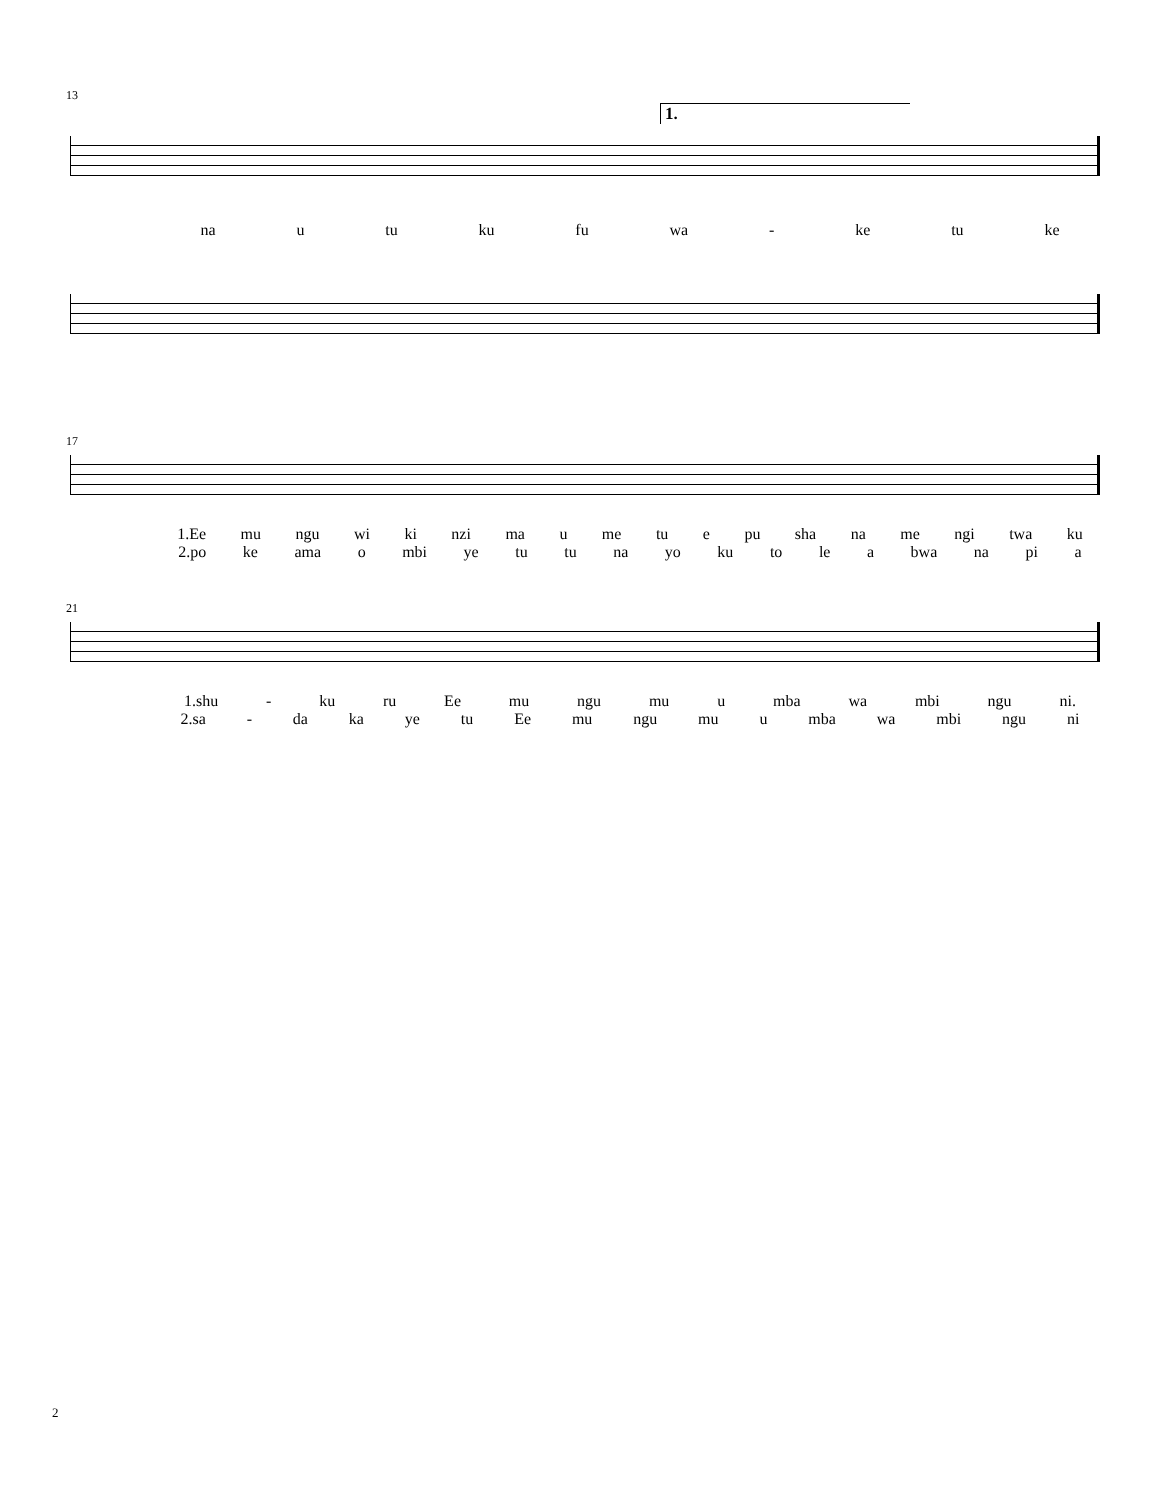13
1.
na u tu ku fu wa - ke tu ke
17
1.Ee mu ngu wi ki nzi ma u me tu e pu sha na me ngi twa ku
2.po ke ama o mbi ye tu tu na yo ku to le a bwa na pi a
21
1.shu - ku ru Ee mu ngu mu u mba wa mbi ngu ni.
2.sa - da ka ye tu Ee mu ngu mu u mba wa mbi ngu ni
2